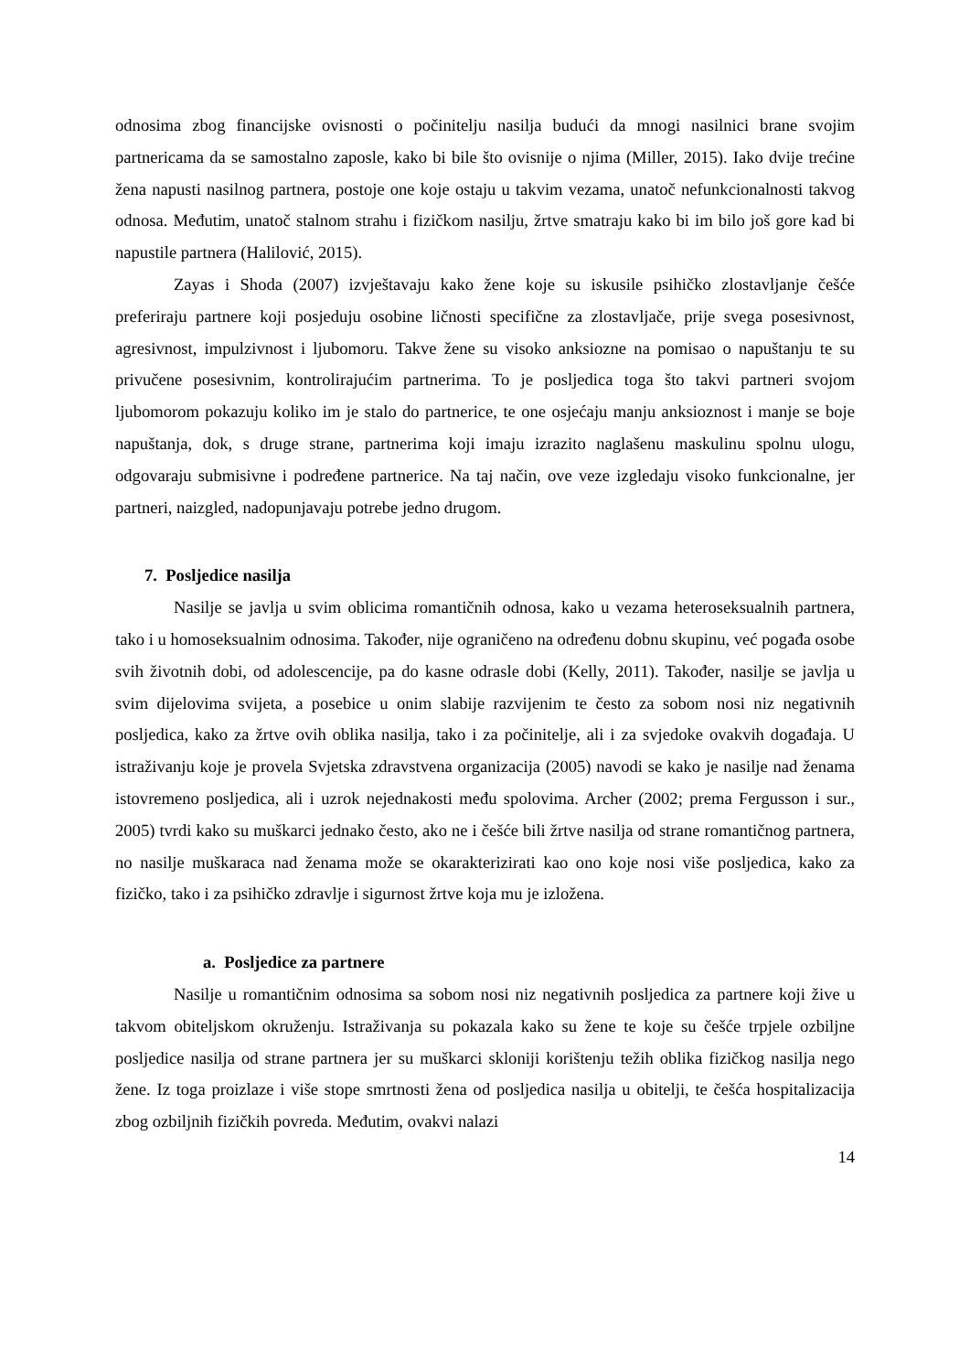odnosima zbog financijske ovisnosti o počinitelju nasilja budući da mnogi nasilnici brane svojim partnericama da se samostalno zaposle, kako bi bile što ovisnije o njima (Miller, 2015). Iako dvije trećine žena napusti nasilnog partnera, postoje one koje ostaju u takvim vezama, unatoč nefunkcionalnosti takvog odnosa. Međutim, unatoč stalnom strahu i fizičkom nasilju, žrtve smatraju kako bi im bilo još gore kad bi napustile partnera (Halilović, 2015).
Zayas i Shoda (2007) izvještavaju kako žene koje su iskusile psihičko zlostavljanje češće preferiraju partnere koji posjeduju osobine ličnosti specifične za zlostavljače, prije svega posesivnost, agresivnost, impulzivnost i ljubomoru. Takve žene su visoko anksiozne na pomisao o napuštanju te su privučene posesivnim, kontrolirajućim partnerima. To je posljedica toga što takvi partneri svojom ljubomorom pokazuju koliko im je stalo do partnerice, te one osjećaju manju anksioznost i manje se boje napuštanja, dok, s druge strane, partnerima koji imaju izrazito naglašenu maskulinu spolnu ulogu, odgovaraju submisivne i podređene partnerice. Na taj način, ove veze izgledaju visoko funkcionalne, jer partneri, naizgled, nadopunjavaju potrebe jedno drugom.
7. Posljedice nasilja
Nasilje se javlja u svim oblicima romantičnih odnosa, kako u vezama heteroseksualnih partnera, tako i u homoseksualnim odnosima. Također, nije ograničeno na određenu dobnu skupinu, već pogađa osobe svih životnih dobi, od adolescencije, pa do kasne odrasle dobi (Kelly, 2011). Također, nasilje se javlja u svim dijelovima svijeta, a posebice u onim slabije razvijenim te često za sobom nosi niz negativnih posljedica, kako za žrtve ovih oblika nasilja, tako i za počinitelje, ali i za svjedoke ovakvih događaja. U istraživanju koje je provela Svjetska zdravstvena organizacija (2005) navodi se kako je nasilje nad ženama istovremeno posljedica, ali i uzrok nejednakosti među spolovima. Archer (2002; prema Fergusson i sur., 2005) tvrdi kako su muškarci jednako često, ako ne i češće bili žrtve nasilja od strane romantičnog partnera, no nasilje muškaraca nad ženama može se okarakterizirati kao ono koje nosi više posljedica, kako za fizičko, tako i za psihičko zdravlje i sigurnost žrtve koja mu je izložena.
a. Posljedice za partnere
Nasilje u romantičnim odnosima sa sobom nosi niz negativnih posljedica za partnere koji žive u takvom obiteljskom okruženju. Istraživanja su pokazala kako su žene te koje su češće trpjele ozbiljne posljedice nasilja od strane partnera jer su muškarci skloniji korištenju težih oblika fizičkog nasilja nego žene. Iz toga proizlaze i više stope smrtnosti žena od posljedica nasilja u obitelji, te češća hospitalizacija zbog ozbiljnih fizičkih povreda. Međutim, ovakvi nalazi
14